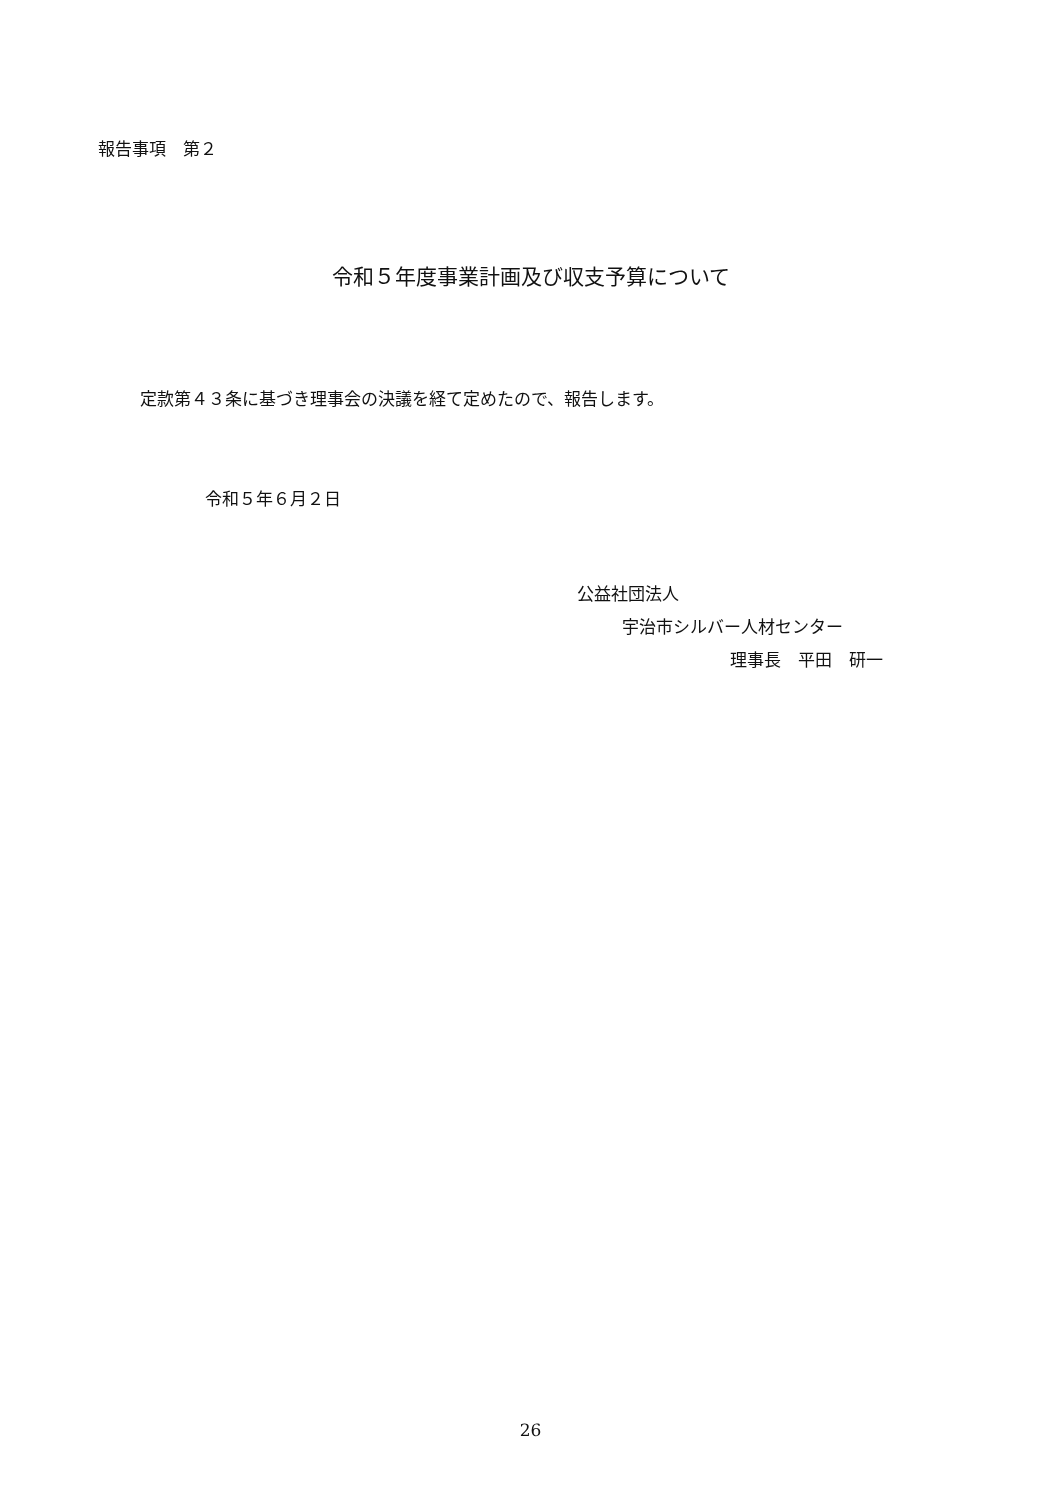報告事項　第２
令和５年度事業計画及び収支予算について
定款第４３条に基づき理事会の決議を経て定めたので、報告します。
令和５年６月２日
公益社団法人
宇治市シルバー人材センター
理事長　平田　研一
26